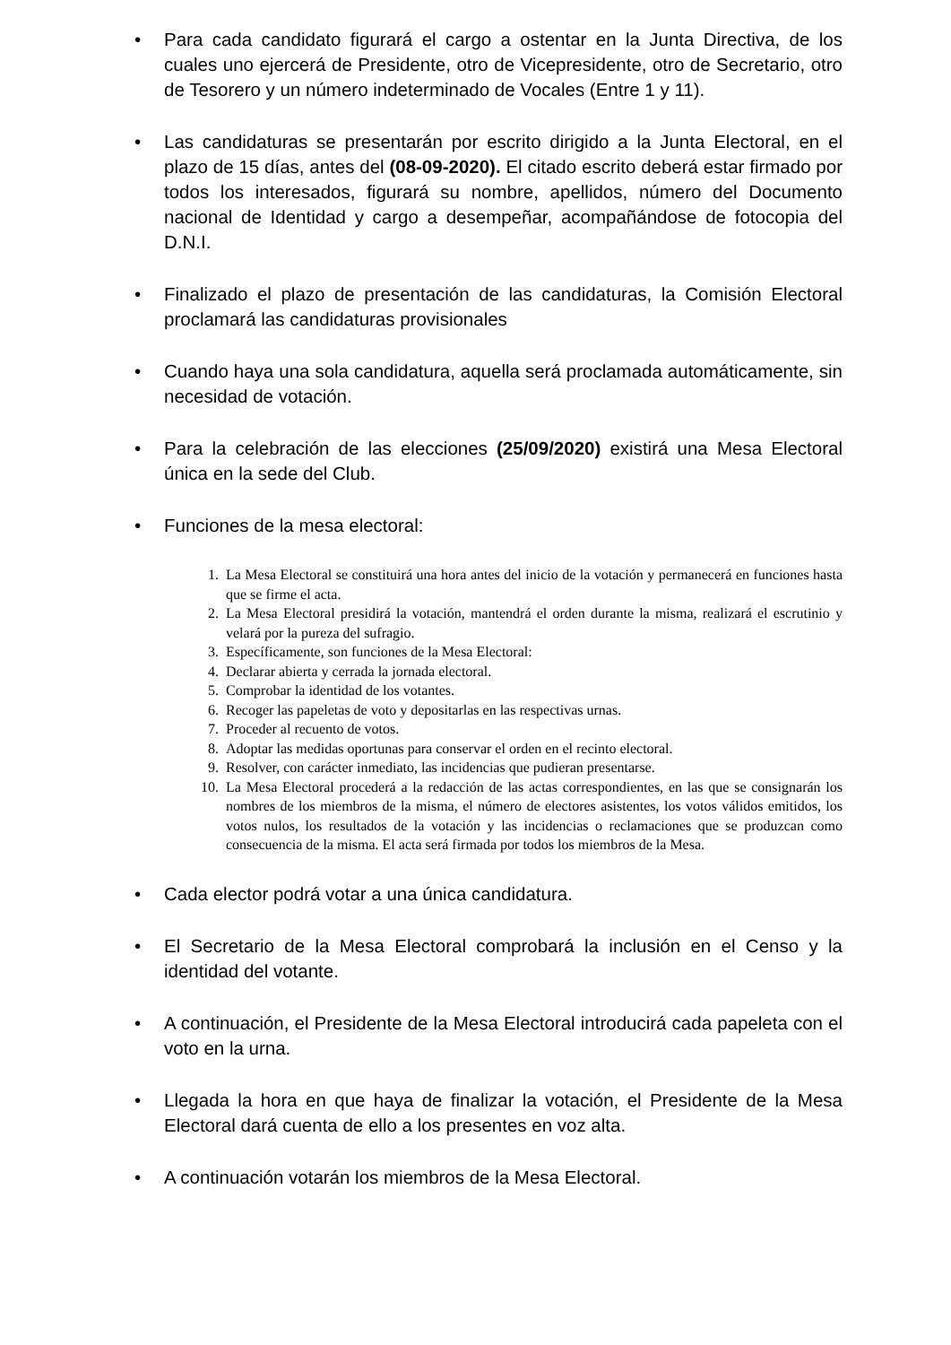• Para cada candidato figurará el cargo a ostentar en la Junta Directiva, de los cuales uno ejercerá de Presidente, otro de Vicepresidente, otro de Secretario, otro de Tesorero y un número indeterminado de Vocales (Entre 1 y 11).
• Las candidaturas se presentarán por escrito dirigido a la Junta Electoral, en el plazo de 15 días, antes del (08-09-2020). El citado escrito deberá estar firmado por todos los interesados, figurará su nombre, apellidos, número del Documento nacional de Identidad y cargo a desempeñar, acompañándose de fotocopia del D.N.I.
• Finalizado el plazo de presentación de las candidaturas, la Comisión Electoral proclamará las candidaturas provisionales
• Cuando haya una sola candidatura, aquella será proclamada automáticamente, sin necesidad de votación.
• Para la celebración de las elecciones (25/09/2020) existirá una Mesa Electoral única en la sede del Club.
• Funciones de la mesa electoral:
1. La Mesa Electoral se constituirá una hora antes del inicio de la votación y permanecerá en funciones hasta que se firme el acta.
2. La Mesa Electoral presidirá la votación, mantendrá el orden durante la misma, realizará el escrutinio y velará por la pureza del sufragio.
3. Específicamente, son funciones de la Mesa Electoral:
4. Declarar abierta y cerrada la jornada electoral.
5. Comprobar la identidad de los votantes.
6. Recoger las papeletas de voto y depositarlas en las respectivas urnas.
7. Proceder al recuento de votos.
8. Adoptar las medidas oportunas para conservar el orden en el recinto electoral.
9. Resolver, con carácter inmediato, las incidencias que pudieran presentarse.
10. La Mesa Electoral procederá a la redacción de las actas correspondientes, en las que se consignarán los nombres de los miembros de la misma, el número de electores asistentes, los votos válidos emitidos, los votos nulos, los resultados de la votación y las incidencias o reclamaciones que se produzcan como consecuencia de la misma. El acta será firmada por todos los miembros de la Mesa.
• Cada elector podrá votar a una única candidatura.
• El Secretario de la Mesa Electoral comprobará la inclusión en el Censo y la identidad del votante.
• A continuación, el Presidente de la Mesa Electoral introducirá cada papeleta con el voto en la urna.
• Llegada la hora en que haya de finalizar la votación, el Presidente de la Mesa Electoral dará cuenta de ello a los presentes en voz alta.
• A continuación votarán los miembros de la Mesa Electoral.